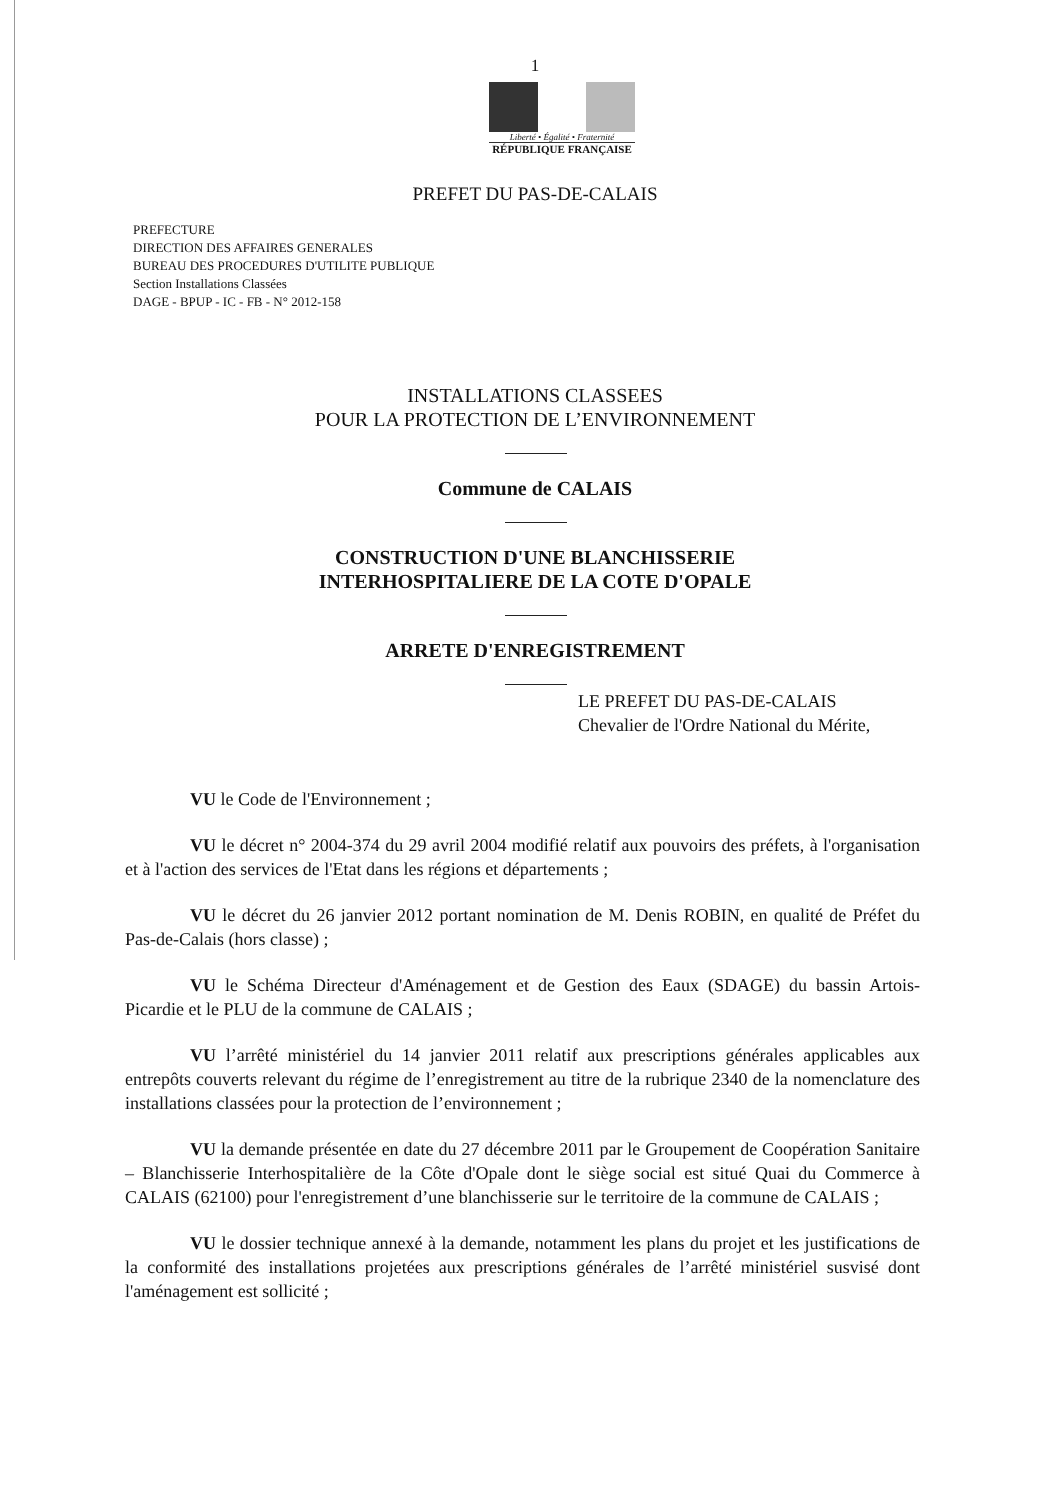1
Liberté • Égalité • Fraternité
RÉPUBLIQUE FRANÇAISE
PREFET DU PAS-DE-CALAIS
PREFECTURE
DIRECTION DES AFFAIRES GENERALES
BUREAU DES PROCEDURES D'UTILITE PUBLIQUE
Section Installations Classées
DAGE - BPUP - IC - FB - N° 2012-158
INSTALLATIONS CLASSEES
POUR LA PROTECTION DE L’ENVIRONNEMENT
Commune de CALAIS
CONSTRUCTION D'UNE BLANCHISSERIE
INTERHOSPITALIERE DE LA COTE D'OPALE
ARRETE D'ENREGISTREMENT
LE PREFET DU PAS-DE-CALAIS
Chevalier de l'Ordre National du Mérite,
VU le Code de l'Environnement ;
VU le décret n° 2004-374 du 29 avril 2004 modifié relatif aux pouvoirs des préfets, à l'organisation et à l'action des services de l'Etat dans les régions et départements ;
VU le décret du 26 janvier 2012 portant nomination de M. Denis ROBIN, en qualité de Préfet du Pas-de-Calais (hors classe) ;
VU le Schéma Directeur d'Aménagement et de Gestion des Eaux (SDAGE) du bassin Artois-Picardie et le PLU de la commune de CALAIS ;
VU l’arrêté ministériel du 14 janvier 2011 relatif aux prescriptions générales applicables aux entrepôts couverts relevant du régime de l’enregistrement au titre de la rubrique 2340 de la nomenclature des installations classées pour la protection de l’environnement ;
VU la demande présentée en date du 27 décembre 2011 par le Groupement de Coopération Sanitaire – Blanchisserie Interhospitalière de la Côte d'Opale dont le siège social est situé Quai du Commerce à CALAIS (62100) pour l'enregistrement d’une blanchisserie sur le territoire de la commune de CALAIS ;
VU le dossier technique annexé à la demande, notamment les plans du projet et les justifications de la conformité des installations projetées aux prescriptions générales de l’arrêté ministériel susvisé dont l'aménagement est sollicité ;